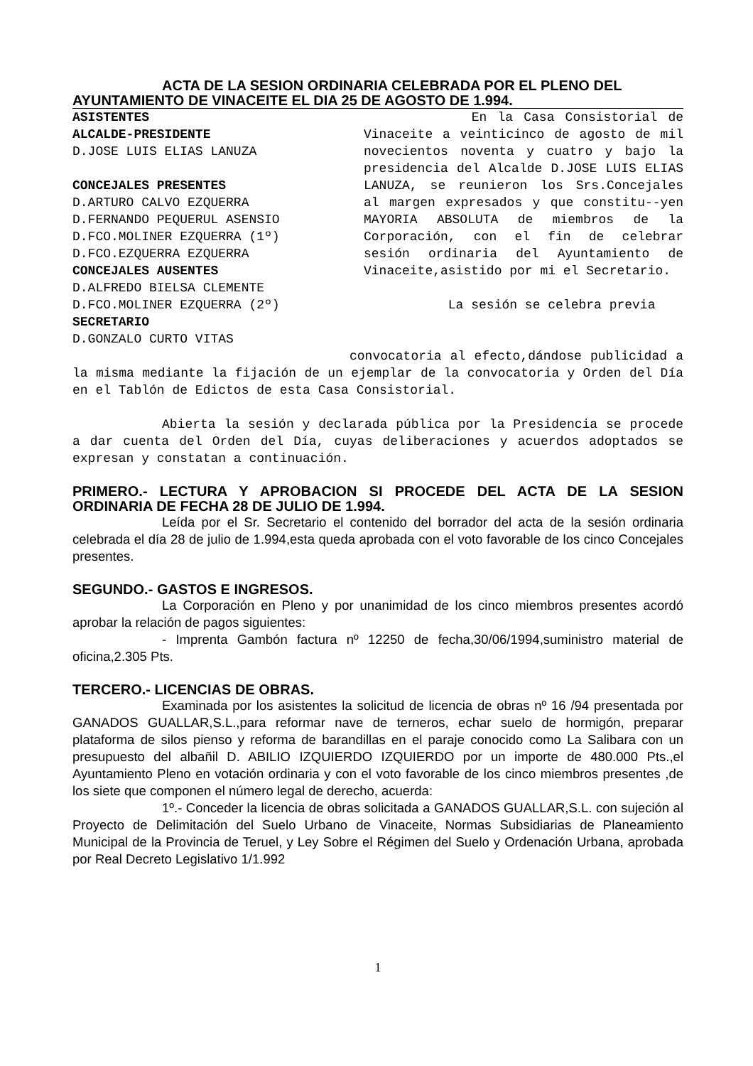ACTA DE LA SESION ORDINARIA CELEBRADA POR EL PLENO DEL
AYUNTAMIENTO DE VINACEITE EL DIA 25 DE AGOSTO DE 1.994.
ASISTENTES
ALCALDE-PRESIDENTE
D.JOSE LUIS ELIAS LANUZA
CONCEJALES PRESENTES
D.ARTURO CALVO EZQUERRA
D.FERNANDO PEQUERUL ASENSIO
D.FCO.MOLINER EZQUERRA (1º)
D.FCO.EZQUERRA EZQUERRA
CONCEJALES AUSENTES
D.ALFREDO BIELSA CLEMENTE
D.FCO.MOLINER EZQUERRA (2º)
SECRETARIO
D.GONZALO CURTO VITAS
En la Casa Consistorial de Vinaceite a veinticinco de agosto de mil novecientos noventa y cuatro y bajo la presidencia del Alcalde D.JOSE LUIS ELIAS LANUZA, se reunieron los Srs.Concejales al margen expresados y que constitu--yen MAYORIA ABSOLUTA de miembros de la Corporación, con el fin de celebrar sesión ordinaria del Ayuntamiento de Vinaceite,asistido por mi el Secretario.
La sesión se celebra previa
convocatoria al efecto,dándose publicidad a la misma mediante la fijación de un ejemplar de la convocatoria y Orden del Día en el Tablón de Edictos de esta Casa Consistorial.
Abierta la sesión y declarada pública por la Presidencia se procede a dar cuenta del Orden del Día, cuyas deliberaciones y acuerdos adoptados se expresan y constatan a continuación.
PRIMERO.- LECTURA Y APROBACION SI PROCEDE DEL ACTA DE LA SESION ORDINARIA DE FECHA 28 DE JULIO DE 1.994.
Leída por el Sr. Secretario el contenido del borrador del acta de la sesión ordinaria celebrada el día 28 de julio de 1.994,esta queda aprobada con el voto favorable de los cinco Concejales presentes.
SEGUNDO.- GASTOS E INGRESOS.
La Corporación en Pleno y por unanimidad de los cinco miembros presentes acordó aprobar la relación de pagos siguientes:
- Imprenta Gambón factura nº 12250 de fecha,30/06/1994,suministro material de oficina,2.305 Pts.
TERCERO.- LICENCIAS DE OBRAS.
Examinada por los asistentes la solicitud de licencia de obras nº 16 /94 presentada por GANADOS GUALLAR,S.L.,para reformar nave de terneros, echar suelo de hormigón, preparar plataforma de silos pienso y reforma de barandillas en el paraje conocido como La Salibara con un presupuesto del albañil D. ABILIO IZQUIERDO IZQUIERDO por un importe de 480.000 Pts.,el Ayuntamiento Pleno en votación ordinaria y con el voto favorable de los cinco miembros presentes ,de los siete que componen el número legal de derecho, acuerda:
1º.- Conceder la licencia de obras solicitada a GANADOS GUALLAR,S.L. con sujeción al Proyecto de Delimitación del Suelo Urbano de Vinaceite, Normas Subsidiarias de Planeamiento Municipal de la Provincia de Teruel, y Ley Sobre el Régimen del Suelo y Ordenación Urbana, aprobada por Real Decreto Legislativo 1/1.992
1